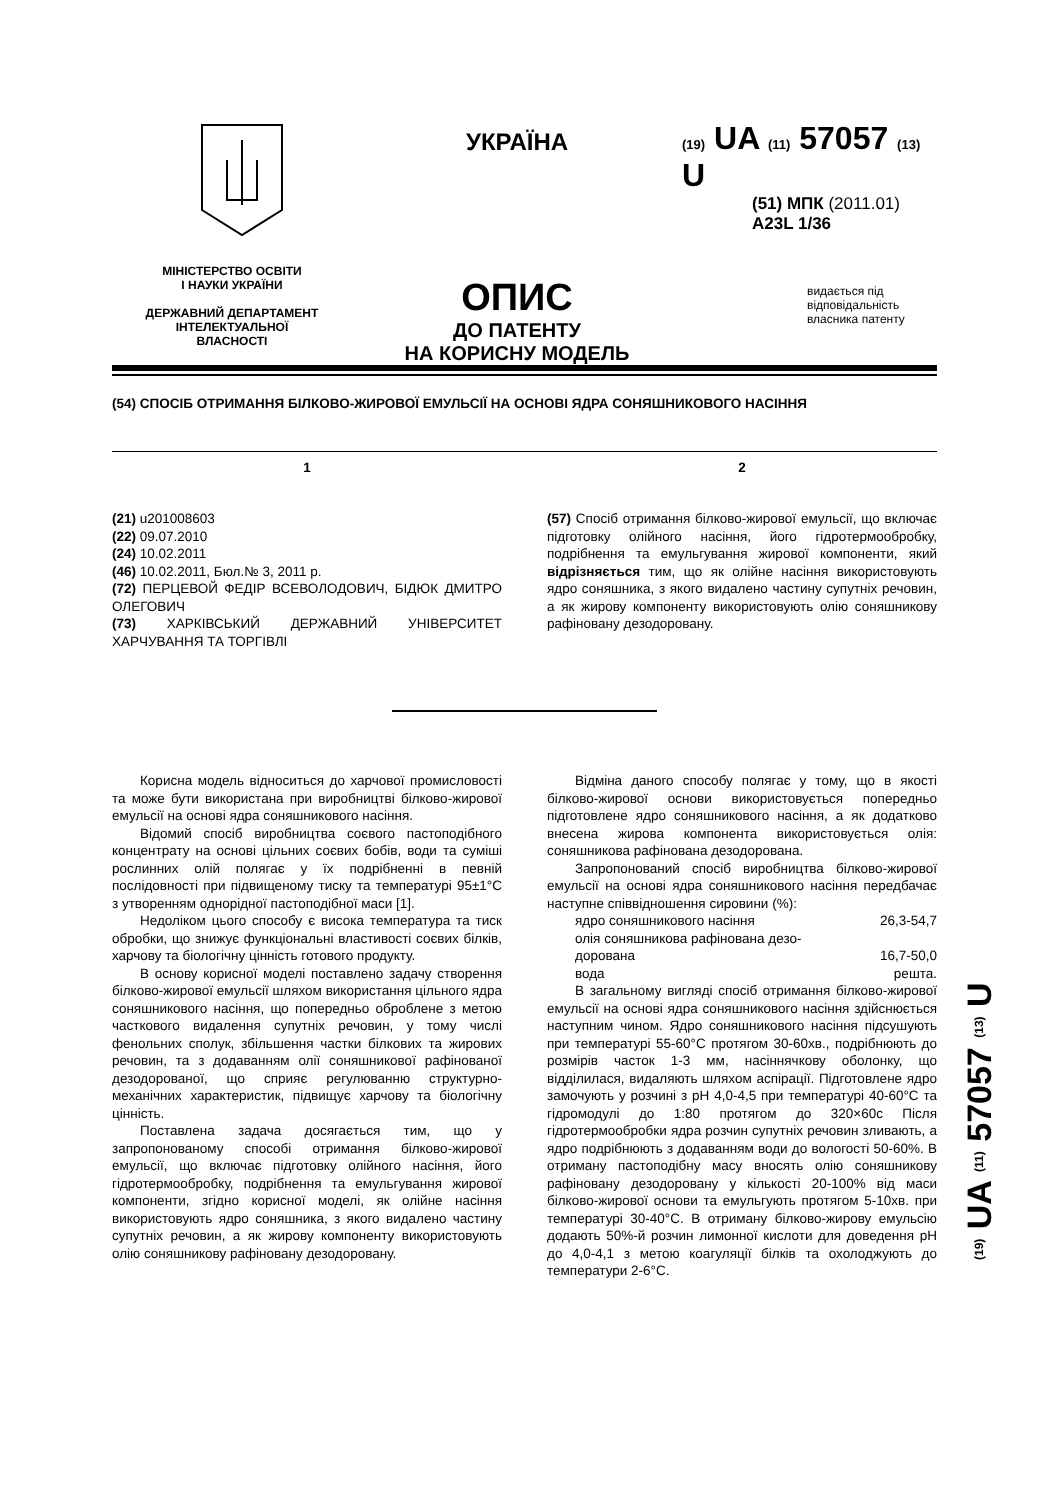МІНІСТЕРСТВО ОСВІТИ
І НАУКИ УКРАЇНИ
ДЕРЖАВНИЙ ДЕПАРТАМЕНТ
ІНТЕЛЕКТУАЛЬНОЇ
ВЛАСНОСТІ
УКРАЇНА
ОПИС
ДО ПАТЕНТУ
НА КОРИСНУ МОДЕЛЬ
(19) UA (11) 57057 (13) U
(51) МПК (2011.01)
A23L 1/36
видається під відповідальність власника патенту
(54) СПОСІБ ОТРИМАННЯ БІЛКОВО-ЖИРОВОЇ ЕМУЛЬСІЇ НА ОСНОВІ ЯДРА СОНЯШНИКОВОГО НАСІННЯ
1 2
(21) u201008603
(22) 09.07.2010
(24) 10.02.2011
(46) 10.02.2011, Бюл.№ 3, 2011 р.
(72) ПЕРЦЕВОЙ ФЕДІР ВСЕВОЛОДОВИЧ, БІДЮК ДМИТРО ОЛЕГОВИЧ
(73) ХАРКІВСЬКИЙ ДЕРЖАВНИЙ УНІВЕРСИТЕТ ХАРЧУВАННЯ ТА ТОРГІВЛІ
(57) Спосіб отримання білково-жирової емульсії, що включає підготовку олійного насіння, його гідротермообробку, подрібнення та емульгування жирової компоненти, який відрізняється тим, що як олійне насіння використовують ядро соняшника, з якого видалено частину супутніх речовин, а як жирову компоненту використовують олію соняшникову рафіновану дезодоровану.
Корисна модель відноситься до харчової промисловості та може бути використана при виробництві білково-жирової емульсії на основі ядра соняшникового насіння.
Відомий спосіб виробництва соєвого пастоподібного концентрату на основі цільних соєвих бобів, води та суміші рослинних олій полягає у їх подрібненні в певній послідовності при підвищеному тиску та температурі 95±1°С з утворенням однорідної пастоподібної маси [1].
Недоліком цього способу є висока температура та тиск обробки, що знижує функціональні властивості соєвих білків, харчову та біологічну цінність готового продукту.
В основу корисної моделі поставлено задачу створення білково-жирової емульсії шляхом використання цільного ядра соняшникового насіння, що попередньо оброблене з метою часткового видалення супутніх речовин, у тому числі фенольних сполук, збільшення частки білкових та жирових речовин, та з додаванням олії соняшникової рафінованої дезодорованої, що сприяє регулюванню структурно-механічних характеристик, підвищує харчову та біологічну цінність.
Поставлена задача досягається тим, що у запропонованому способі отримання білково-жирової емульсії, що включає підготовку олійного насіння, його гідротермообробку, подрібнення та емульгування жирової компоненти, згідно корисної моделі, як олійне насіння використовують ядро соняшника, з якого видалено частину супутніх речовин, а як жирову компоненту використовують олію соняшникову рафіновану дезодоровану.
Відміна даного способу полягає у тому, що в якості білково-жирової основи використовується попередньо підготовлене ядро соняшникового насіння, а як додатково внесена жирова компонента використовується олія: соняшникова рафінована дезодорована.
Запропонований спосіб виробництва білково-жирової емульсії на основі ядра соняшникового насіння передбачає наступне співвідношення сировини (%):
ядро соняшникового насіння 26,3-54,7
олія соняшникова рафінована дезо-
дорована 16,7-50,0
вода решта.
В загальному вигляді спосіб отримання білково-жирової емульсії на основі ядра соняшникового насіння здійснюється наступним чином. Ядро соняшникового насіння підсушують при температурі 55-60°С протягом 30-60хв., подрібнюють до розмірів часток 1-3 мм, насіннячкову оболонку, що відділилася, видаляють шляхом аспірації. Підготовлене ядро замочують у розчині з рН 4,0-4,5 при температурі 40-60°С та гідромодулі до 1:80 протягом до 320×60с Після гідротермообробки ядра розчин супутніх речовин зливають, а ядро подрібнюють з додаванням води до вологості 50-60%. В отриману пастоподібну масу вносять олію соняшникову рафіновану дезодоровану у кількості 20-100% від маси білково-жирової основи та емульгують протягом 5-10хв. при температурі 30-40°С. В отриману білково-жирову емульсію додають 50%-й розчин лимонної кислоти для доведення рН до 4,0-4,1 з метою коагуляції білків та охолоджують до температури 2-6°С.
(19) UA (11) 57057 (13) U